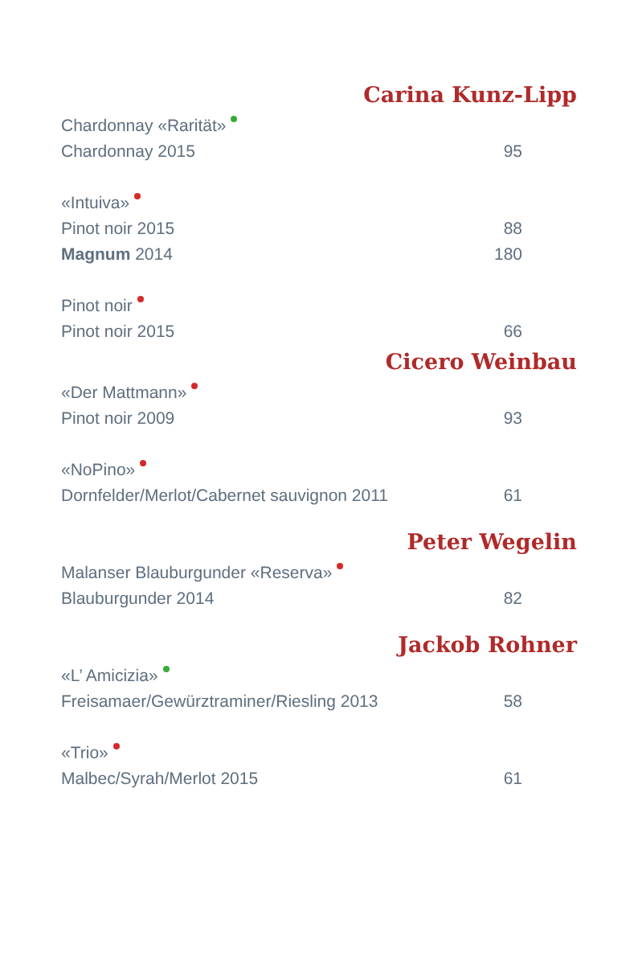Carina Kunz-Lipp
Chardonnay «Rarität»
Chardonnay 2015 95
«Intuiva»
Pinot noir 2015 88
Magnum 2014 180
Pinot noir
Pinot noir 2015 66
Cicero Weinbau
«Der Mattmann»
Pinot noir 2009 93
«NoPino»
Dornfelder/Merlot/Cabernet sauvignon 2011 61
Peter Wegelin
Malanser Blauburgunder «Reserva»
Blauburgunder 2014 82
Jackob Rohner
«L’ Amicizia»
Freisamaer/Gewürztraminer/Riesling 2013 58
«Trio»
Malbec/Syrah/Merlot 2015 61